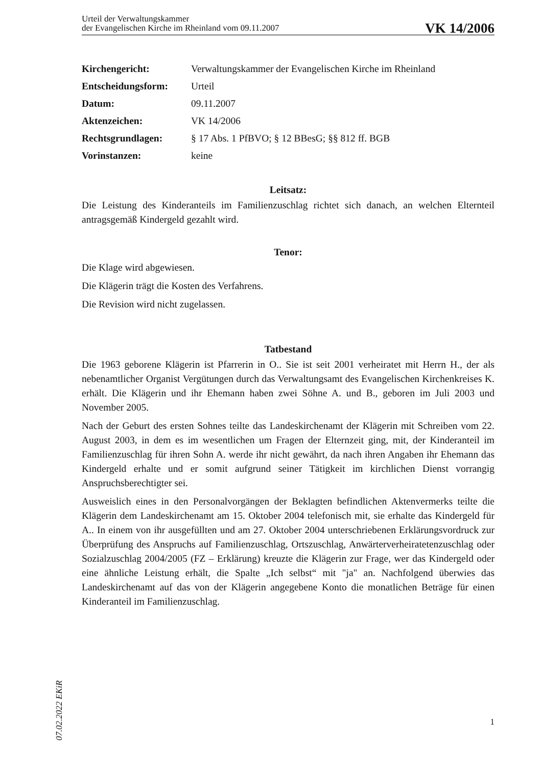Urteil der Verwaltungskammer
der Evangelischen Kirche im Rheinland vom 09.11.2007
VK 14/2006
| Kirchengericht: | Verwaltungskammer der Evangelischen Kirche im Rheinland |
| Entscheidungsform: | Urteil |
| Datum: | 09.11.2007 |
| Aktenzeichen: | VK 14/2006 |
| Rechtsgrundlagen: | § 17 Abs. 1 PfBVO; § 12 BBesG; §§ 812 ff. BGB |
| Vorinstanzen: | keine |
Leitsatz:
Die Leistung des Kinderanteils im Familienzuschlag richtet sich danach, an welchen Elternteil antragsgemäß Kindergeld gezahlt wird.
Tenor:
Die Klage wird abgewiesen.
Die Klägerin trägt die Kosten des Verfahrens.
Die Revision wird nicht zugelassen.
Tatbestand
Die 1963 geborene Klägerin ist Pfarrerin in O.. Sie ist seit 2001 verheiratet mit Herrn H., der als nebenamtlicher Organist Vergütungen durch das Verwaltungsamt des Evangelischen Kirchenkreises K. erhält. Die Klägerin und ihr Ehemann haben zwei Söhne A. und B., geboren im Juli 2003 und November 2005.
Nach der Geburt des ersten Sohnes teilte das Landeskirchenamt der Klägerin mit Schreiben vom 22. August 2003, in dem es im wesentlichen um Fragen der Elternzeit ging, mit, der Kinderanteil im Familienzuschlag für ihren Sohn A. werde ihr nicht gewährt, da nach ihren Angaben ihr Ehemann das Kindergeld erhalte und er somit aufgrund seiner Tätigkeit im kirchlichen Dienst vorrangig Anspruchsberechtigter sei.
Ausweislich eines in den Personalvorgängen der Beklagten befindlichen Aktenvermerks teilte die Klägerin dem Landeskirchenamt am 15. Oktober 2004 telefonisch mit, sie erhalte das Kindergeld für A.. In einem von ihr ausgefüllten und am 27. Oktober 2004 unterschriebenen Erklärungsvordruck zur Überprüfung des Anspruchs auf Familienzuschlag, Ortszuschlag, Anwärterverheiratetenzuschlag oder Sozialzuschlag 2004/2005 (FZ – Erklärung) kreuzte die Klägerin zur Frage, wer das Kindergeld oder eine ähnliche Leistung erhält, die Spalte „Ich selbst“ mit "ja" an. Nachfolgend überwies das Landeskirchenamt auf das von der Klägerin angegebene Konto die monatlichen Beträge für einen Kinderanteil im Familienzuschlag.
07.02.2022 EKiR
1